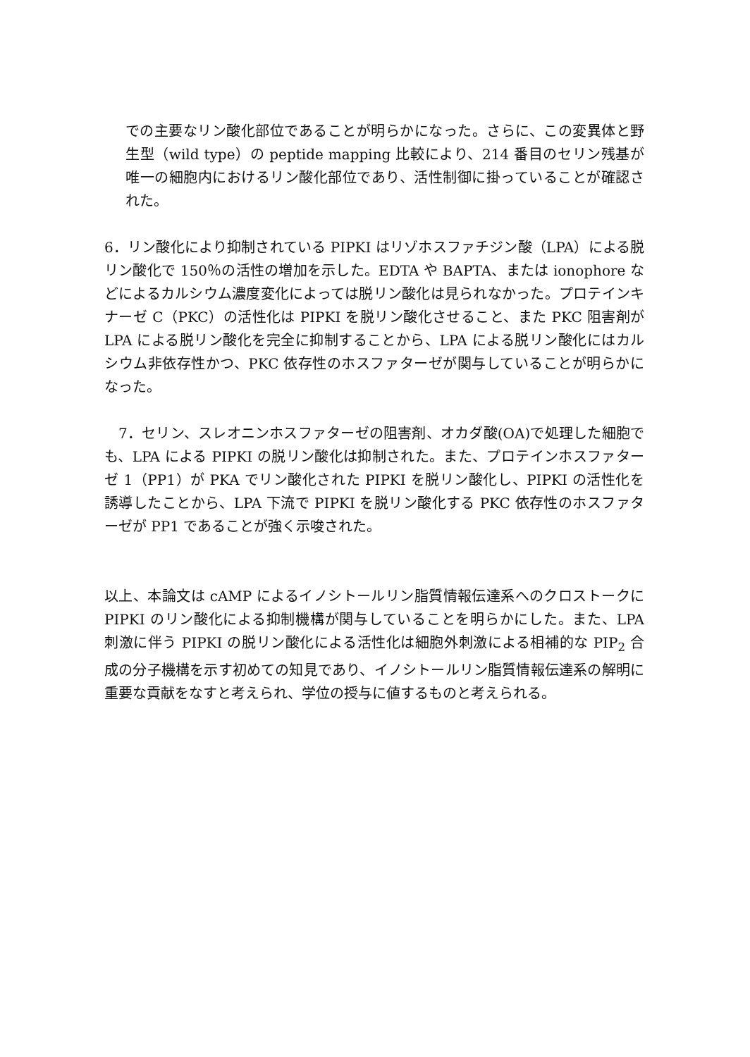での主要なリン酸化部位であることが明らかになった。さらに、この変異体と野生型（wild type）の peptide mapping 比較により、214 番目のセリン残基が唯一の細胞内におけるリン酸化部位であり、活性制御に掛っていることが確認された。
6．リン酸化により抑制されている PIPKI はリゾホスファチジン酸（LPA）による脱リン酸化で 150％の活性の増加を示した。EDTA や BAPTA、または ionophore などによるカルシウム濃度変化によっては脱リン酸化は見られなかった。プロテインキナーゼ C（PKC）の活性化は PIPKI を脱リン酸化させること、また PKC 阻害剤が LPA による脱リン酸化を完全に抑制することから、LPA による脱リン酸化にはカルシウム非依存性かつ、PKC 依存性のホスファターゼが関与していることが明らかになった。
 7．セリン、スレオニンホスファターゼの阻害剤、オカダ酸(OA)で処理した細胞でも、LPA による PIPKI の脱リン酸化は抑制された。また、プロテインホスファターゼ 1（PP1）が PKA でリン酸化された PIPKI を脱リン酸化し、PIPKI の活性化を誘導したことから、LPA 下流で PIPKI を脱リン酸化する PKC 依存性のホスファターゼが PP1 であることが強く示唆された。
以上、本論文は cAMP によるイノシトールリン脂質情報伝達系へのクロストークに PIPKI のリン酸化による抑制機構が関与していることを明らかにした。また、LPA 刺激に伴う PIPKI の脱リン酸化による活性化は細胞外刺激による相補的な PIP<sub>2</sub> 合成の分子機構を示す初めての知見であり、イノシトールリン脂質情報伝達系の解明に重要な貢献をなすと考えられ、学位の授与に値するものと考えられる。